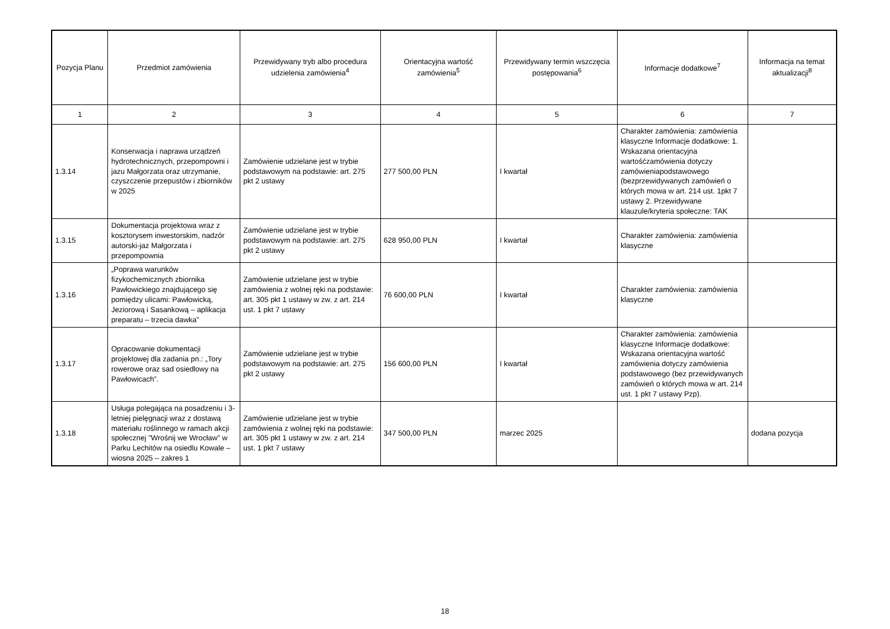| Pozycja Planu | Przedmiot zamówienia | Przewidywany tryb albo procedura udzielenia zamówienia<sup>4</sup> | Orientacyjna wartość zamówienia<sup>5</sup> | Przewidywany termin wszczęcia postępowania<sup>6</sup> | Informacje dodatkowe<sup>7</sup> | Informacja na temat aktualizacji<sup>8</sup> |
| --- | --- | --- | --- | --- | --- | --- |
| 1 | 2 | 3 | 4 | 5 | 6 | 7 |
| 1.3.14 | Konserwacja i naprawa urządzeń hydrotechnicznych, przepompowni i jazu Małgorzata oraz utrzymanie, czyszczenie przepustów i zbiorników w 2025 | Zamówienie udzielane jest w trybie podstawowym na podstawie: art. 275 pkt 2 ustawy | 277 500,00 PLN | I kwartał | Charakter zamówienia: zamówienia klasyczne Informacje dodatkowe: 1. Wskazana orientacyjna wartośćzamówienia dotyczy zamówieniapodstawowego (bezprzewidywanych zamówień o których mowa w art. 214 ust. 1pkt 7 ustawy 2. Przewidywane klauzule/kryteria społeczne: TAK | |
| 1.3.15 | Dokumentacja projektowa wraz z kosztorysem inwestorskim, nadzór autorski-jaz Małgorzata i przepompownia | Zamówienie udzielane jest w trybie podstawowym na podstawie: art. 275 pkt 2 ustawy | 628 950,00 PLN | I kwartał | Charakter zamówienia: zamówienia klasyczne | |
| 1.3.16 | „Poprawa warunków fizykochemicznych zbiornika Pawłowickiego znajdującego się pomiędzy ulicami: Pawłowicką, Jeziorową i Sasankową – aplikacja preparatu – trzecia dawka” | Zamówienie udzielane jest w trybie zamówienia z wolnej ręki na podstawie: art. 305 pkt 1 ustawy w zw. z art. 214 ust. 1 pkt 7 ustawy | 76 600,00 PLN | I kwartał | Charakter zamówienia: zamówienia klasyczne | |
| 1.3.17 | Opracowanie dokumentacji projektowej dla zadania pn.: „Tory rowerowe oraz sad osiedlowy na Pawłowicach”. | Zamówienie udzielane jest w trybie podstawowym na podstawie: art. 275 pkt 2 ustawy | 156 600,00 PLN | I kwartał | Charakter zamówienia: zamówienia klasyczne Informacje dodatkowe: Wskazana orientacyjna wartość zamówienia dotyczy zamówienia podstawowego (bez przewidywanych zamówień o których mowa w art. 214 ust. 1 pkt 7 ustawy Pzp). | |
| 1.3.18 | Usługa polegająca na posadzeniu i 3-letniej pielęgnacji wraz z dostawą materiału roślinnego w ramach akcji społecznej "Wrośnij we Wrocław" w Parku Lechitów na osiedlu Kowale – wiosna 2025 – zakres 1 | Zamówienie udzielane jest w trybie zamówienia z wolnej ręki na podstawie: art. 305 pkt 1 ustawy w zw. z art. 214 ust. 1 pkt 7 ustawy | 347 500,00 PLN | marzec 2025 | | dodana pozycja |
18